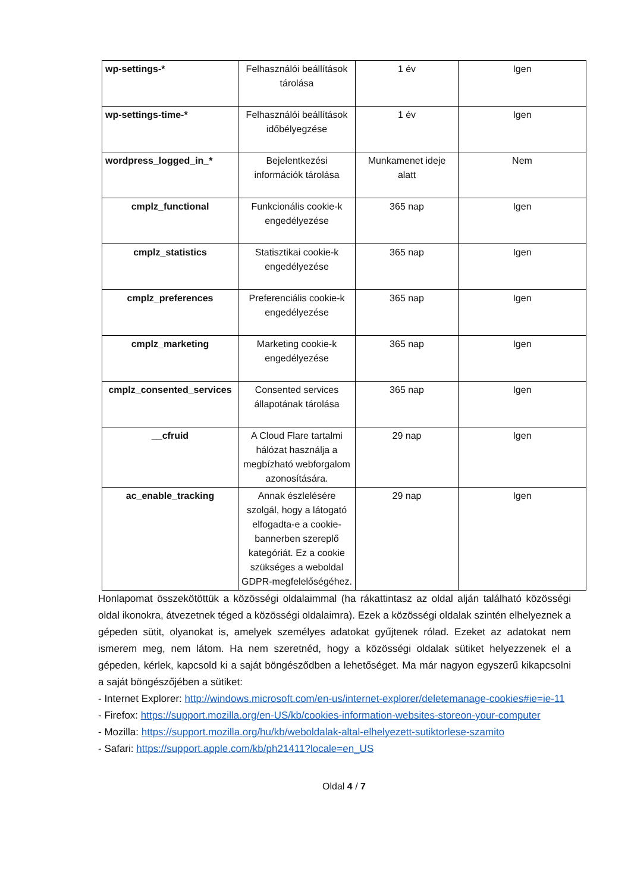| wp-settings-* | Felhasználói beállítások tárolása | 1 év | Igen |
| wp-settings-time-* | Felhasználói beállítások időbélyegzése | 1 év | Igen |
| wordpress_logged_in_* | Bejelentkezési információk tárolása | Munkamenet ideje alatt | Nem |
| cmplz_functional | Funkcionális cookie-k engedélyezése | 365 nap | Igen |
| cmplz_statistics | Statisztikai cookie-k engedélyezése | 365 nap | Igen |
| cmplz_preferences | Preferenciális cookie-k engedélyezése | 365 nap | Igen |
| cmplz_marketing | Marketing cookie-k engedélyezése | 365 nap | Igen |
| cmplz_consented_services | Consented services állapotának tárolása | 365 nap | Igen |
| __cfruid | A Cloud Flare tartalmi hálózat használja a megbízható webforgalom azonosítására. | 29 nap | Igen |
| ac_enable_tracking | Annak észlelésére szolgál, hogy a látogató elfogadta-e a cookie-bannerben szereplő kategóriát. Ez a cookie szükséges a weboldal GDPR-megfelelőségéhez. | 29 nap | Igen |
Honlapomat összekötöttük a közösségi oldalaimmal (ha rákattintasz az oldal alján található közösségi oldal ikonokra, átvezetnek téged a közösségi oldalaimra). Ezek a közösségi oldalak szintén elhelyeznek a gépeden sütit, olyanokat is, amelyek személyes adatokat gyűjtenek rólad. Ezeket az adatokat nem ismerem meg, nem látom. Ha nem szeretnéd, hogy a közösségi oldalak sütiket helyezzenek el a gépeden, kérlek, kapcsold ki a saját böngésződben a lehetőséget. Ma már nagyon egyszerű kikapcsolni a saját böngészőjében a sütiket:
- Internet Explorer: http://windows.microsoft.com/en-us/internet-explorer/deletemanage-cookies#ie=ie-11
- Firefox: https://support.mozilla.org/en-US/kb/cookies-information-websites-storeon-your-computer
- Mozilla: https://support.mozilla.org/hu/kb/weboldalak-altal-elhelyezett-sutiktorlese-szamito
- Safari: https://support.apple.com/kb/ph21411?locale=en_US
Oldal 4 / 7